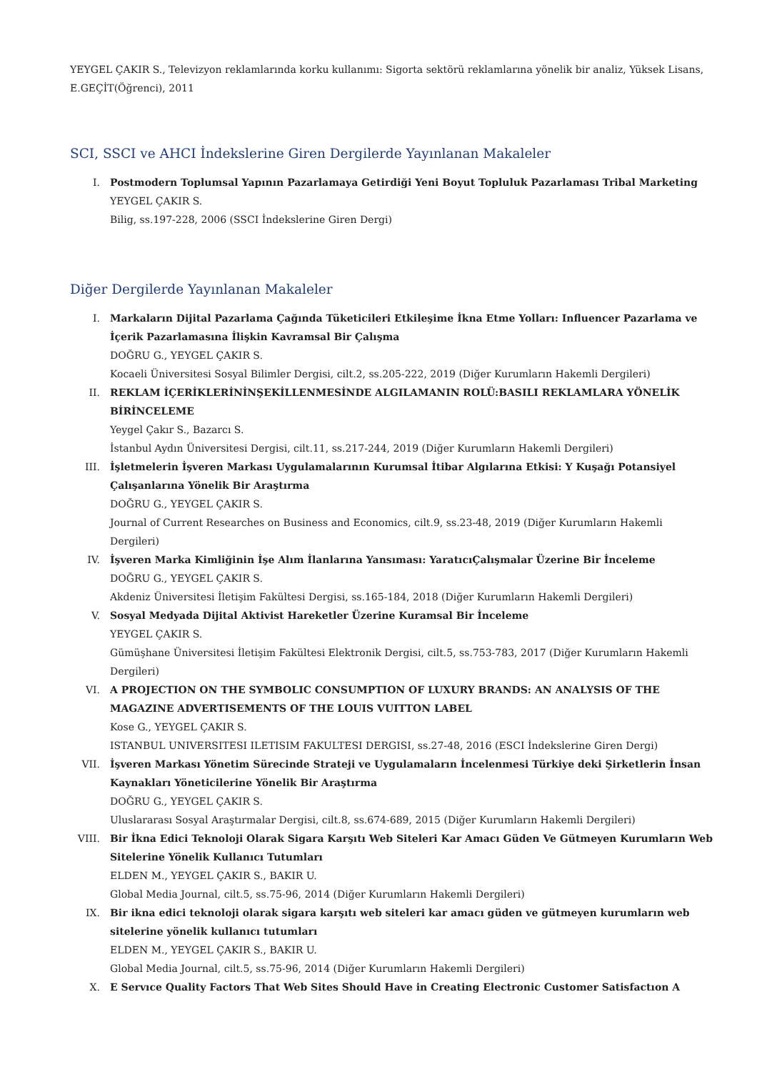YEYGEL ÇAKIR S., Televizyon reklamlarında korku kullanımı: Sigorta sektörü reklamlarına yönelik bir analiz, Yüksek Lisans, E.GEÇİT(Öğrenci), 2011
SCI, SSCI ve AHCI İndekslerine Giren Dergilerde Yayınlanan Makaleler
I. Postmodern Toplumsal Yapının Pazarlamaya Getirdiği Yeni Boyut Topluluk Pazarlaması Tribal Marketing
YEYGEL ÇAKIR S.
Bilig, ss.197-228, 2006 (SSCI İndekslerine Giren Dergi)
Diğer Dergilerde Yayınlanan Makaleler
I. Markaların Dijital Pazarlama Çağında Tüketicileri Etkileşime İkna Etme Yolları: Influencer Pazarlama ve İçerik Pazarlamasına İlişkin Kavramsal Bir Çalışma
DOĞRU G., YEYGEL ÇAKIR S.
Kocaeli Üniversitesi Sosyal Bilimler Dergisi, cilt.2, ss.205-222, 2019 (Diğer Kurumların Hakemli Dergileri)
II. REKLAM İÇERİKLERİNİNŞEKİLLENMESİNDE ALGILAMANIN ROLÜ:BASILI REKLAMLARA YÖNELİK BİRİNCELEME
Yeygel Çakır S., Bazarcı S.
İstanbul Aydın Üniversitesi Dergisi, cilt.11, ss.217-244, 2019 (Diğer Kurumların Hakemli Dergileri)
III. İşletmelerin İşveren Markası Uygulamalarının Kurumsal İtibar Algılarına Etkisi: Y Kuşağı Potansiyel Çalışanlarına Yönelik Bir Araştırma
DOĞRU G., YEYGEL ÇAKIR S.
Journal of Current Researches on Business and Economics, cilt.9, ss.23-48, 2019 (Diğer Kurumların Hakemli Dergileri)
IV. İşveren Marka Kimliğinin İşe Alım İlanlarına Yansıması: YaratıcıÇalışmalar Üzerine Bir İnceleme
DOĞRU G., YEYGEL ÇAKIR S.
Akdeniz Üniversitesi İletişim Fakültesi Dergisi, ss.165-184, 2018 (Diğer Kurumların Hakemli Dergileri)
V. Sosyal Medyada Dijital Aktivist Hareketler Üzerine Kuramsal Bir İnceleme
YEYGEL ÇAKIR S.
Gümüşhane Üniversitesi İletişim Fakültesi Elektronik Dergisi, cilt.5, ss.753-783, 2017 (Diğer Kurumların Hakemli Dergileri)
VI. A PROJECTION ON THE SYMBOLIC CONSUMPTION OF LUXURY BRANDS: AN ANALYSIS OF THE MAGAZINE ADVERTISEMENTS OF THE LOUIS VUITTON LABEL
Kose G., YEYGEL ÇAKIR S.
ISTANBUL UNIVERSITESI ILETISIM FAKULTESI DERGISI, ss.27-48, 2016 (ESCI İndekslerine Giren Dergi)
VII. İşveren Markası Yönetim Sürecinde Strateji ve Uygulamaların İncelenmesi Türkiye deki Şirketlerin İnsan Kaynakları Yöneticilerine Yönelik Bir Araştırma
DOĞRU G., YEYGEL ÇAKIR S.
Uluslararası Sosyal Araştırmalar Dergisi, cilt.8, ss.674-689, 2015 (Diğer Kurumların Hakemli Dergileri)
VIII. Bir İkna Edici Teknoloji Olarak Sigara Karşıtı Web Siteleri Kar Amacı Güden Ve Gütmeyen Kurumların Web Sitelerine Yönelik Kullanıcı Tutumları
ELDEN M., YEYGEL ÇAKIR S., BAKIR U.
Global Media Journal, cilt.5, ss.75-96, 2014 (Diğer Kurumların Hakemli Dergileri)
IX. Bir ikna edici teknoloji olarak sigara karşıtı web siteleri kar amacı güden ve gütmeyen kurumların web sitelerine yönelik kullanıcı tutumları
ELDEN M., YEYGEL ÇAKIR S., BAKIR U.
Global Media Journal, cilt.5, ss.75-96, 2014 (Diğer Kurumların Hakemli Dergileri)
X. E Servıce Quality Factors That Web Sites Should Have in Creating Electronic Customer Satisfactıon A